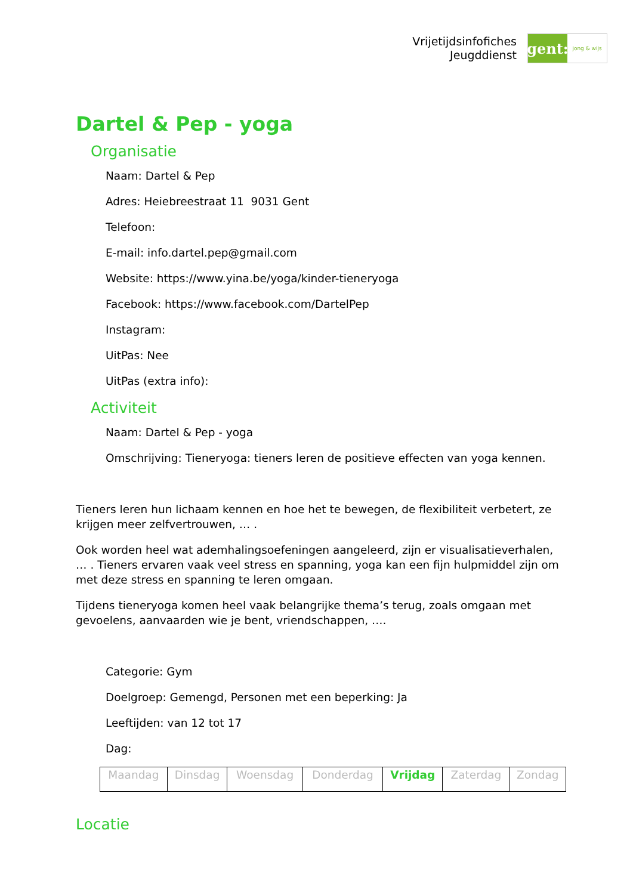Vrijetijdsinfofiches
Jeugddienst
gent:
jong & wijs
Dartel & Pep - yoga
Organisatie
Naam: Dartel & Pep
Adres: Heiebreestraat 11 9031 Gent
Telefoon:
E-mail: info.dartel.pep@gmail.com
Website: https://www.yina.be/yoga/kinder-tieneryoga
Facebook: https://www.facebook.com/DartelPep
Instagram:
UitPas: Nee
UitPas (extra info):
Activiteit
Naam: Dartel & Pep - yoga
Omschrijving: Tieneryoga: tieners leren de positieve effecten van yoga kennen.
Tieners leren hun lichaam kennen en hoe het te bewegen, de flexibiliteit verbetert, ze krijgen meer zelfvertrouwen, … .
Ook worden heel wat ademhalingsoefeningen aangeleerd, zijn er visualisatieverhalen, … . Tieners ervaren vaak veel stress en spanning, yoga kan een fijn hulpmiddel zijn om met deze stress en spanning te leren omgaan.
Tijdens tieneryoga komen heel vaak belangrijke thema’s terug, zoals omgaan met gevoelens, aanvaarden wie je bent, vriendschappen, ….
Categorie: Gym
Doelgroep: Gemengd, Personen met een beperking: Ja
Leeftijden: van 12 tot 17
Dag:
| Maandag | Dinsdag | Woensdag | Donderdag | Vrijdag | Zaterdag | Zondag |
Locatie